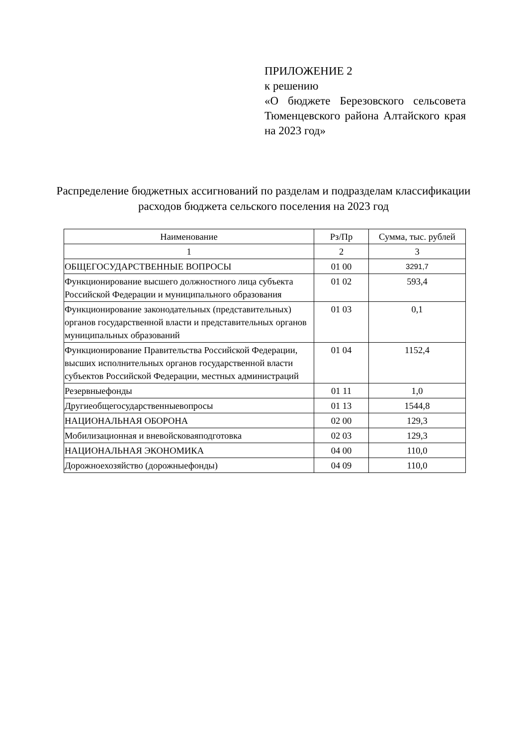ПРИЛОЖЕНИЕ 2
к решению
«О бюджете Березовского сельсовета Тюменцевского района Алтайского края на 2023 год»
Распределение бюджетных ассигнований по разделам и подразделам классификации расходов бюджета сельского поселения на 2023 год
| Наименование | Рз/Пр | Сумма, тыс. рублей |
| --- | --- | --- |
| 1 | 2 | 3 |
| ОБЩЕГОСУДАРСТВЕННЫЕ ВОПРОСЫ | 01 00 | 3291,7 |
| Функционирование высшего должностного лица субъекта Российской Федерации и муниципального образования | 01 02 | 593,4 |
| Функционирование законодательных (представительных) органов государственной власти и представительных органов муниципальных образований | 01 03 | 0,1 |
| Функционирование Правительства Российской Федерации, высших исполнительных органов государственной власти субъектов Российской Федерации, местных администраций | 01 04 | 1152,4 |
| Резервныефонды | 01 11 | 1,0 |
| Другиеобщегосударственныевопросы | 01 13 | 1544,8 |
| НАЦИОНАЛЬНАЯ ОБОРОНА | 02 00 | 129,3 |
| Мобилизационная и вневойсковаяподготовка | 02 03 | 129,3 |
| НАЦИОНАЛЬНАЯ ЭКОНОМИКА | 04 00 | 110,0 |
| Дорожноехозяйство (дорожныефонды) | 04 09 | 110,0 |